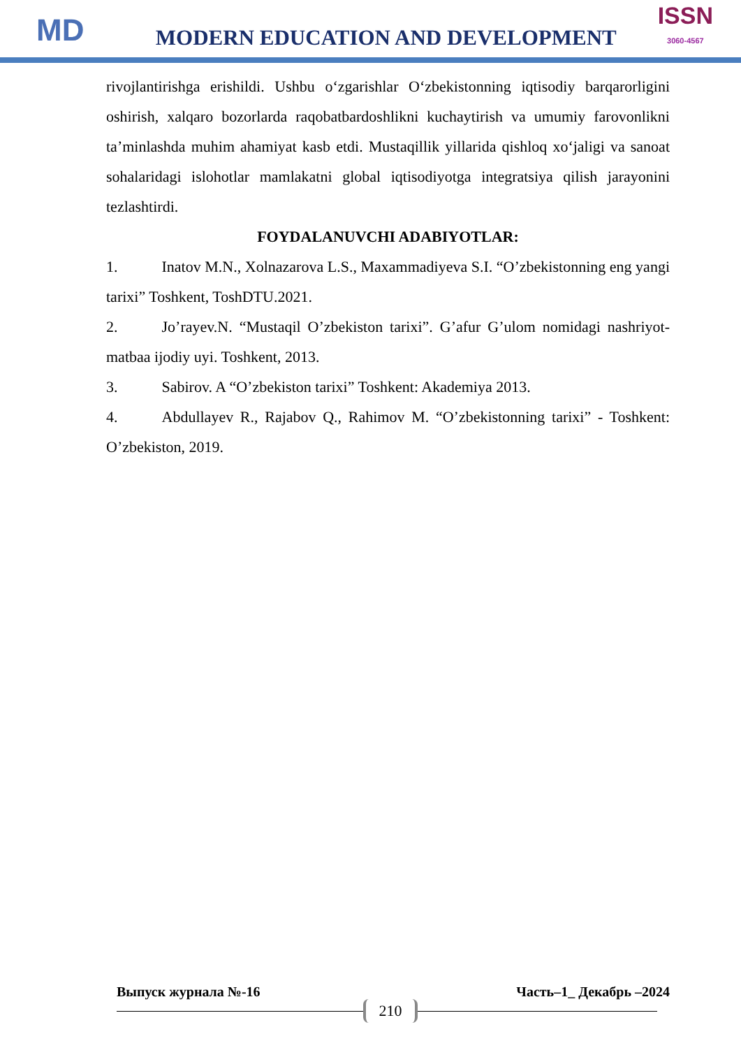MD
MODERN EDUCATION AND DEVELOPMENT
ISSN
3060-4567
rivojlantirishga erishildi. Ushbu o‘zgarishlar O‘zbekistonning iqtisodiy barqarorligini oshirish, xalqaro bozorlarda raqobatbardoshlikni kuchaytirish va umumiy farovonlikni ta’minlashda muhim ahamiyat kasb etdi. Mustaqillik yillarida qishloq xo‘jaligi va sanoat sohalaridagi islohotlar mamlakatni global iqtisodiyotga integratsiya qilish jarayonini tezlashtirdi.
FOYDALANUVCHI ADABIYOTLAR:
1. Inatov M.N., Xolnazarova L.S., Maxammadiyeva S.I. “O’zbekistonning eng yangi tarixi” Toshkent, ToshDTU.2021.
2. Jo’rayev.N. “Mustaqil O’zbekiston tarixi”. G’afur G’ulom nomidagi nashriyot-matbaa ijodiy uyi. Toshkent, 2013.
3. Sabirov. A “O’zbekiston tarixi” Toshkent: Akademiya 2013.
4. Abdullayev R., Rajabov Q., Rahimov M. “O’zbekistonning tarixi” - Toshkent: O’zbekiston, 2019.
Выпуск журнала №-16 Часть–1_ Декабрь –2024
210